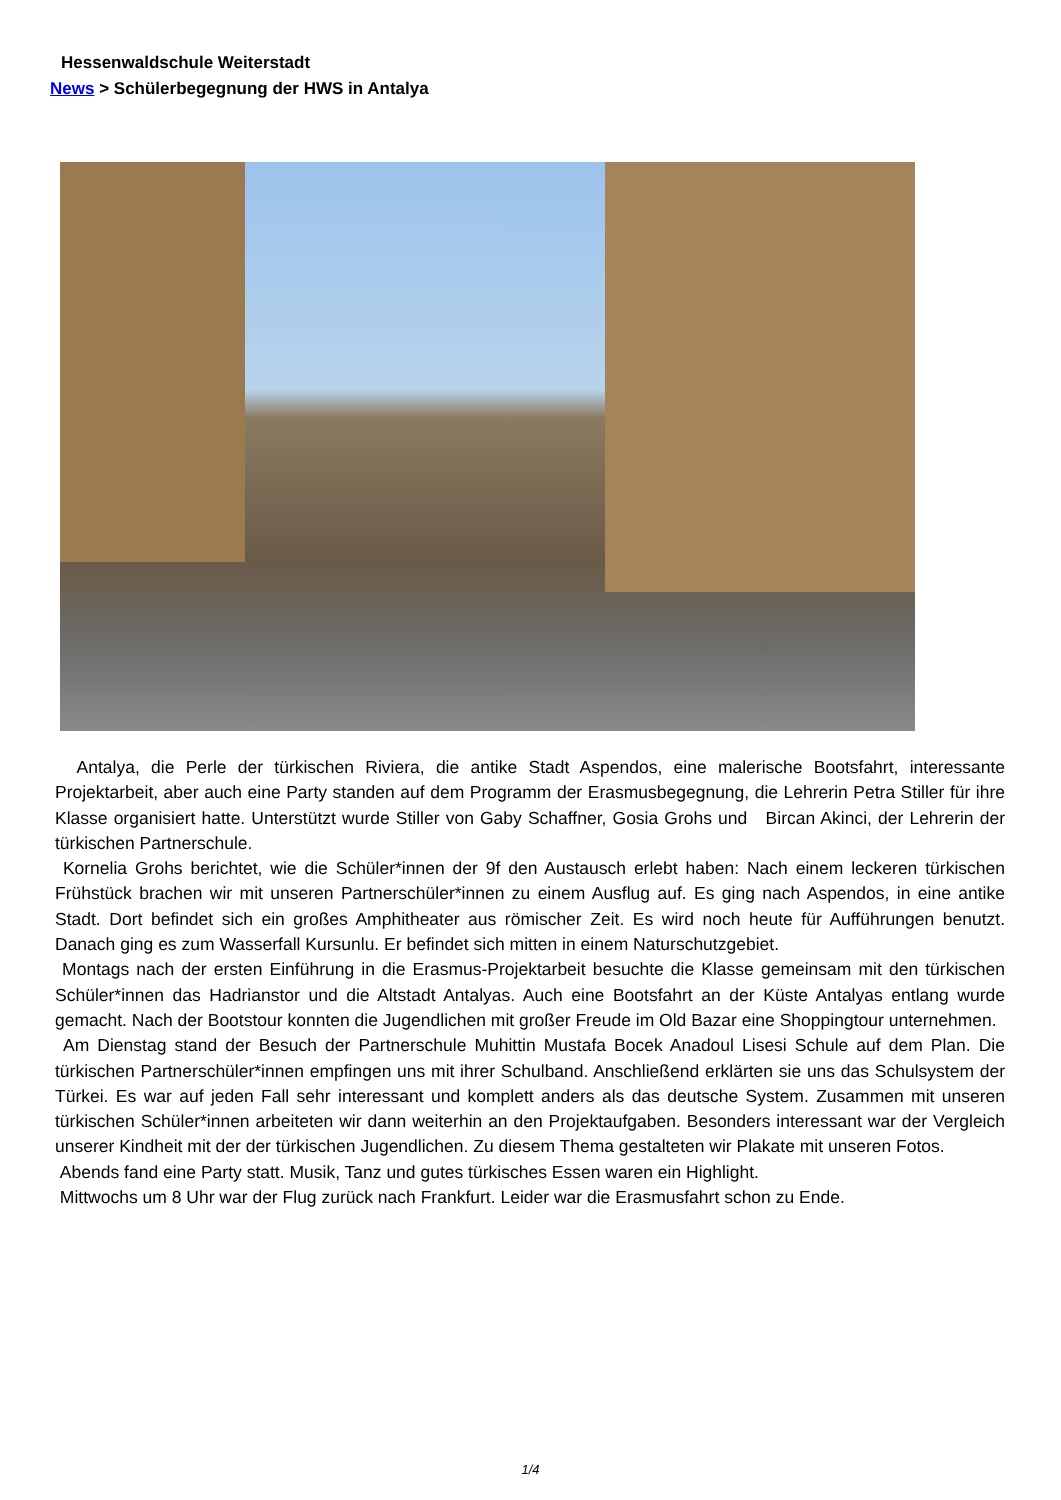Hessenwaldschule Weiterstadt
News > Schülerbegegnung der HWS in Antalya
Antalya, die Perle der türkischen Riviera, die antike Stadt Aspendos, eine malerische Bootsfahrt, interessante Projektarbeit, aber auch eine Party standen auf dem Programm der Erasmusbegegnung, die Lehrerin Petra Stiller für ihre Klasse organisiert hatte. Unterstützt wurde Stiller von Gaby Schaffner, Gosia Grohs und Bircan Akinci, der Lehrerin der türkischen Partnerschule.
Kornelia Grohs berichtet, wie die Schüler*innen der 9f den Austausch erlebt haben: Nach einem leckeren türkischen Frühstück brachen wir mit unseren Partnerschüler*innen zu einem Ausflug auf. Es ging nach Aspendos, in eine antike Stadt. Dort befindet sich ein großes Amphitheater aus römischer Zeit. Es wird noch heute für Aufführungen benutzt. Danach ging es zum Wasserfall Kursunlu. Er befindet sich mitten in einem Naturschutzgebiet.
Montags nach der ersten Einführung in die Erasmus-Projektarbeit besuchte die Klasse gemeinsam mit den türkischen Schüler*innen das Hadrianstor und die Altstadt Antalyas. Auch eine Bootsfahrt an der Küste Antalyas entlang wurde gemacht. Nach der Bootstour konnten die Jugendlichen mit großer Freude im Old Bazar eine Shoppingtour unternehmen.
Am Dienstag stand der Besuch der Partnerschule Muhittin Mustafa Bocek Anadoul Lisesi Schule auf dem Plan. Die türkischen Partnerschüler*innen empfingen uns mit ihrer Schulband. Anschließend erklärten sie uns das Schulsystem der Türkei. Es war auf jeden Fall sehr interessant und komplett anders als das deutsche System. Zusammen mit unseren türkischen Schüler*innen arbeiteten wir dann weiterhin an den Projektaufgaben. Besonders interessant war der Vergleich unserer Kindheit mit der der türkischen Jugendlichen. Zu diesem Thema gestalteten wir Plakate mit unseren Fotos.
Abends fand eine Party statt. Musik, Tanz und gutes türkisches Essen waren ein Highlight.
Mittwochs um 8 Uhr war der Flug zurück nach Frankfurt. Leider war die Erasmusfahrt schon zu Ende.
1/4